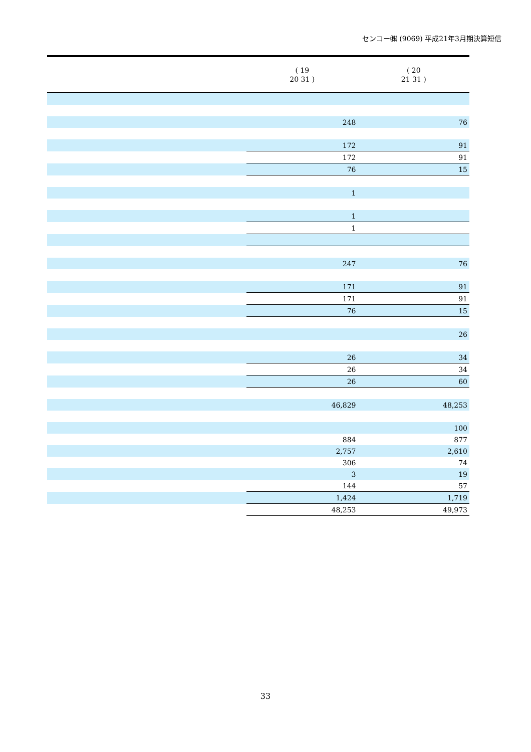センコー㈱ (9069) 平成21年3月期決算短信
| | ( 19 20 31 ) | ( 20 21 31 ) |
| --- | --- | --- |
| | 248 | 76 |
| | 172 | 91 |
| | 172 | 91 |
| | 76 | 15 |
| | 1 | |
| | 1 | |
| | 1 | |
| | 247 | 76 |
| | 171 | 91 |
| | 171 | 91 |
| | 76 | 15 |
| | | 26 |
| | 26 | 34 |
| | 26 | 34 |
| | 26 | 60 |
| | 46,829 | 48,253 |
| | | 100 |
| | 884 | 877 |
| | 2,757 | 2,610 |
| | 306 | 74 |
| | 3 | 19 |
| | 144 | 57 |
| | 1,424 | 1,719 |
| | 48,253 | 49,973 |
33